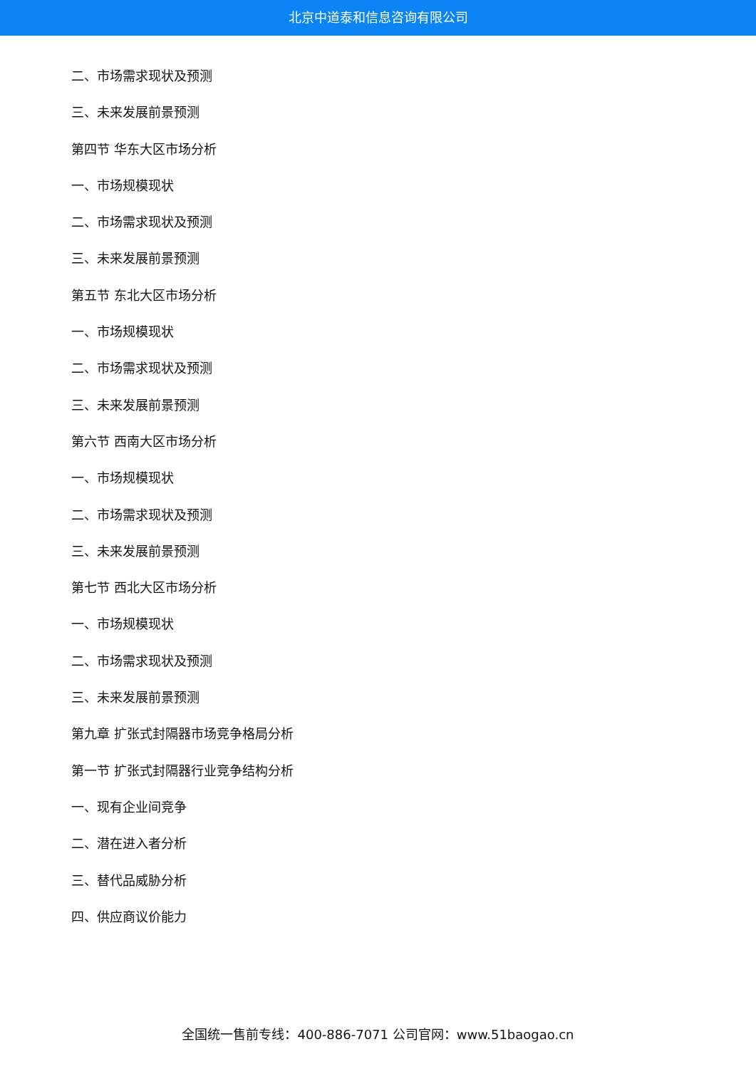北京中道泰和信息咨询有限公司
二、市场需求现状及预测
三、未来发展前景预测
第四节 华东大区市场分析
一、市场规模现状
二、市场需求现状及预测
三、未来发展前景预测
第五节 东北大区市场分析
一、市场规模现状
二、市场需求现状及预测
三、未来发展前景预测
第六节 西南大区市场分析
一、市场规模现状
二、市场需求现状及预测
三、未来发展前景预测
第七节 西北大区市场分析
一、市场规模现状
二、市场需求现状及预测
三、未来发展前景预测
第九章 扩张式封隔器市场竞争格局分析
第一节 扩张式封隔器行业竞争结构分析
一、现有企业间竞争
二、潜在进入者分析
三、替代品威胁分析
四、供应商议价能力
全国统一售前专线：400-886-7071 公司官网：www.51baogao.cn